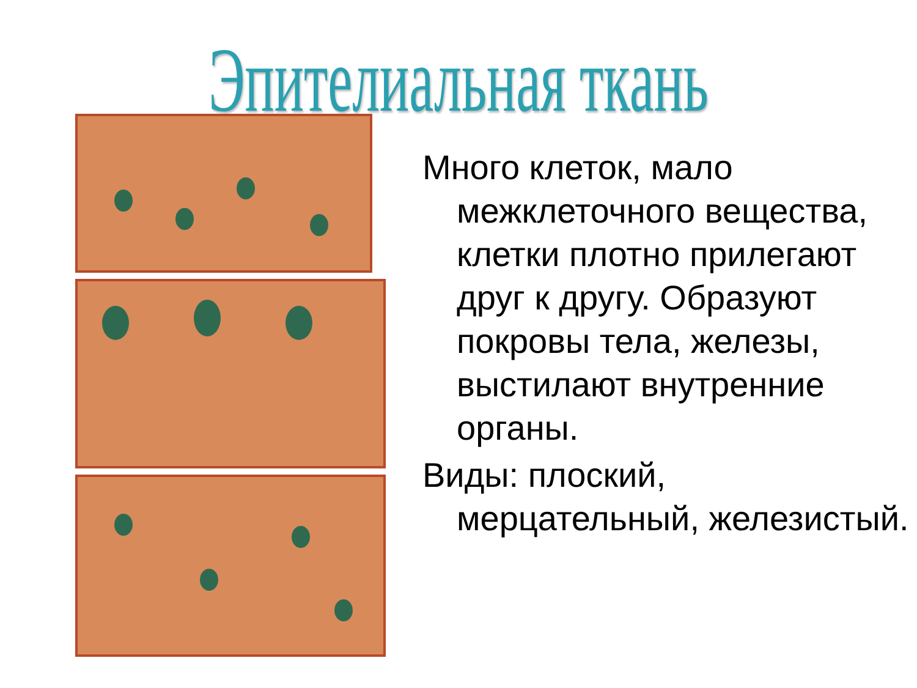Эпителиальная ткань
Много клеток, мало межклеточного вещества, клетки плотно прилегают друг к другу. Образуют покровы тела, железы, выстилают внутренние органы.
Виды: плоский, мерцательный, железистый.